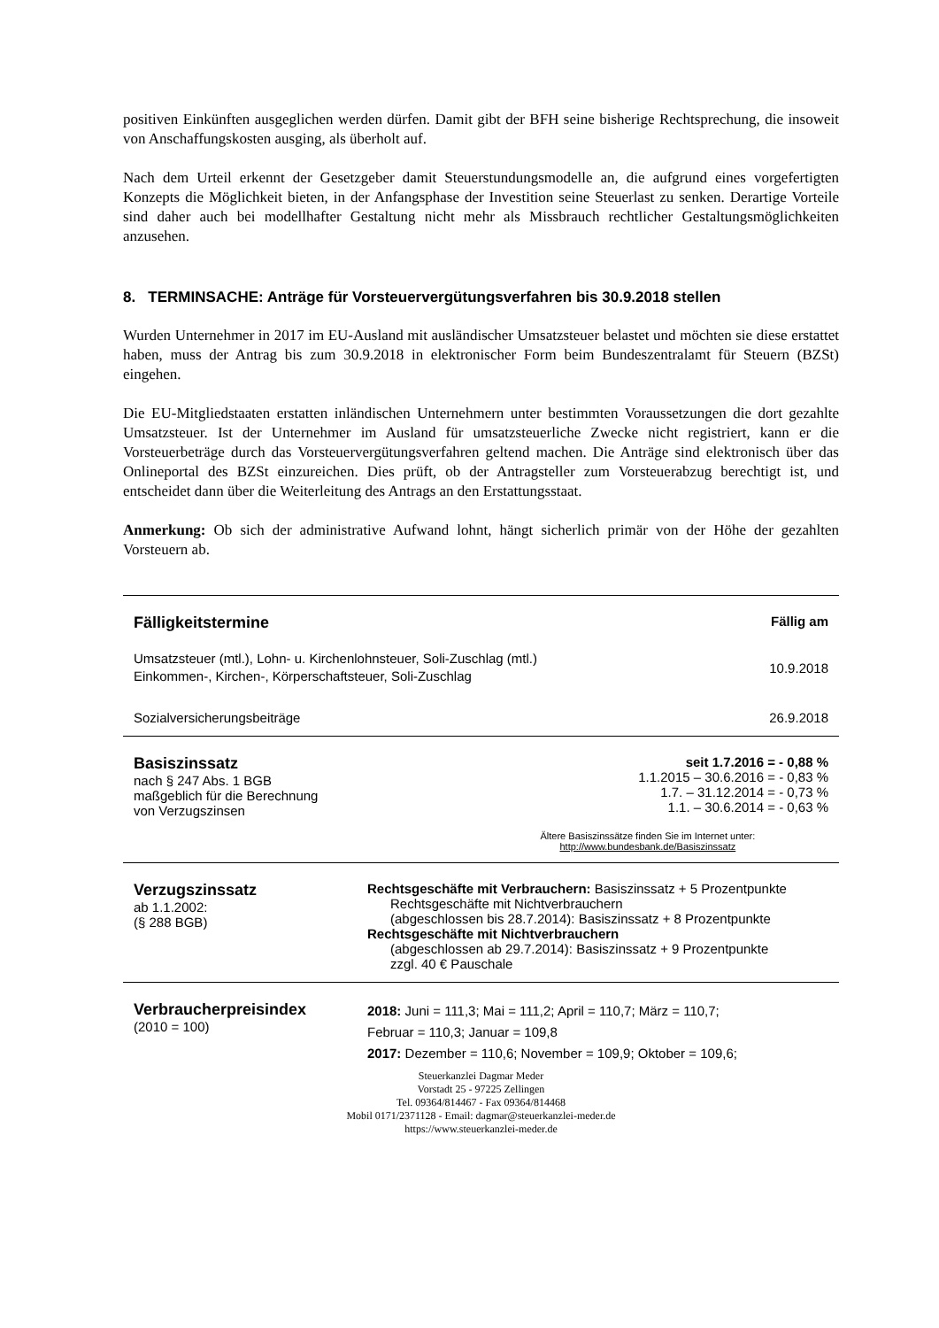positiven Einkünften ausgeglichen werden dürfen. Damit gibt der BFH seine bisherige Rechtsprechung, die insoweit von Anschaffungskosten ausging, als überholt auf.
Nach dem Urteil erkennt der Gesetzgeber damit Steuerstundungsmodelle an, die aufgrund eines vorgefertigten Konzepts die Möglichkeit bieten, in der Anfangsphase der Investition seine Steuerlast zu senken. Derartige Vorteile sind daher auch bei modellhafter Gestaltung nicht mehr als Missbrauch rechtlicher Gestaltungsmöglichkeiten anzusehen.
8. TERMINSACHE: Anträge für Vorsteuervergütungsverfahren bis 30.9.2018 stellen
Wurden Unternehmer in 2017 im EU-Ausland mit ausländischer Umsatzsteuer belastet und möchten sie diese erstattet haben, muss der Antrag bis zum 30.9.2018 in elektronischer Form beim Bundeszentralamt für Steuern (BZSt) eingehen.
Die EU-Mitgliedstaaten erstatten inländischen Unternehmern unter bestimmten Voraussetzungen die dort gezahlte Umsatzsteuer. Ist der Unternehmer im Ausland für umsatzsteuerliche Zwecke nicht registriert, kann er die Vorsteuerbeträge durch das Vorsteuervergütungsverfahren geltend machen. Die Anträge sind elektronisch über das Onlineportal des BZSt einzureichen. Dies prüft, ob der Antragsteller zum Vorsteuerabzug berechtigt ist, und entscheidet dann über die Weiterleitung des Antrags an den Erstattungsstaat.
Anmerkung: Ob sich der administrative Aufwand lohnt, hängt sicherlich primär von der Höhe der gezahlten Vorsteuern ab.
| Fälligkeitstermine | Fällig am |
| Umsatzsteuer (mtl.), Lohn- u. Kirchenlohnsteuer, Soli-Zuschlag (mtl.) Einkommen-, Kirchen-, Körperschaftsteuer, Soli-Zuschlag | 10.9.2018 |
| Sozialversicherungsbeiträge | 26.9.2018 |
| Basiszinssatz nach § 247 Abs. 1 BGB maßgeblich für die Berechnung von Verzugszinsen | seit 1.7.2016 = - 0,88 % 1.1.2015 – 30.6.2016 = - 0,83 % 1.7. – 31.12.2014 = - 0,73 % 1.1. – 30.6.2014 = - 0,63 % |
| | Ältere Basiszinssätze finden Sie im Internet unter: http://www.bundesbank.de/Basiszinssatz |
| Verzugszinssatz ab 1.1.2002: (§ 288 BGB) | Rechtsgeschäfte mit Verbrauchern: Basiszinssatz + 5 Prozentpunkte Rechtsgeschäfte mit Nichtverbrauchern (abgeschlossen bis 28.7.2014): Basiszinssatz + 8 Prozentpunkte Rechtsgeschäfte mit Nichtverbrauchern (abgeschlossen ab 29.7.2014): Basiszinssatz + 9 Prozentpunkte zzgl. 40 € Pauschale |
| Verbraucherpreisindex (2010 = 100) | 2018: Juni = 111,3; Mai = 111,2; April = 110,7; März = 110,7; Februar = 110,3; Januar = 109,8 2017: Dezember = 110,6; November = 109,9; Oktober = 109,6; |
Steuerkanzlei Dagmar Meder
Vorstadt 25 - 97225 Zellingen
Tel. 09364/814467 - Fax 09364/814468
Mobil 0171/2371128 - Email: dagmar@steuerkanzlei-meder.de
https://www.steuerkanzlei-meder.de